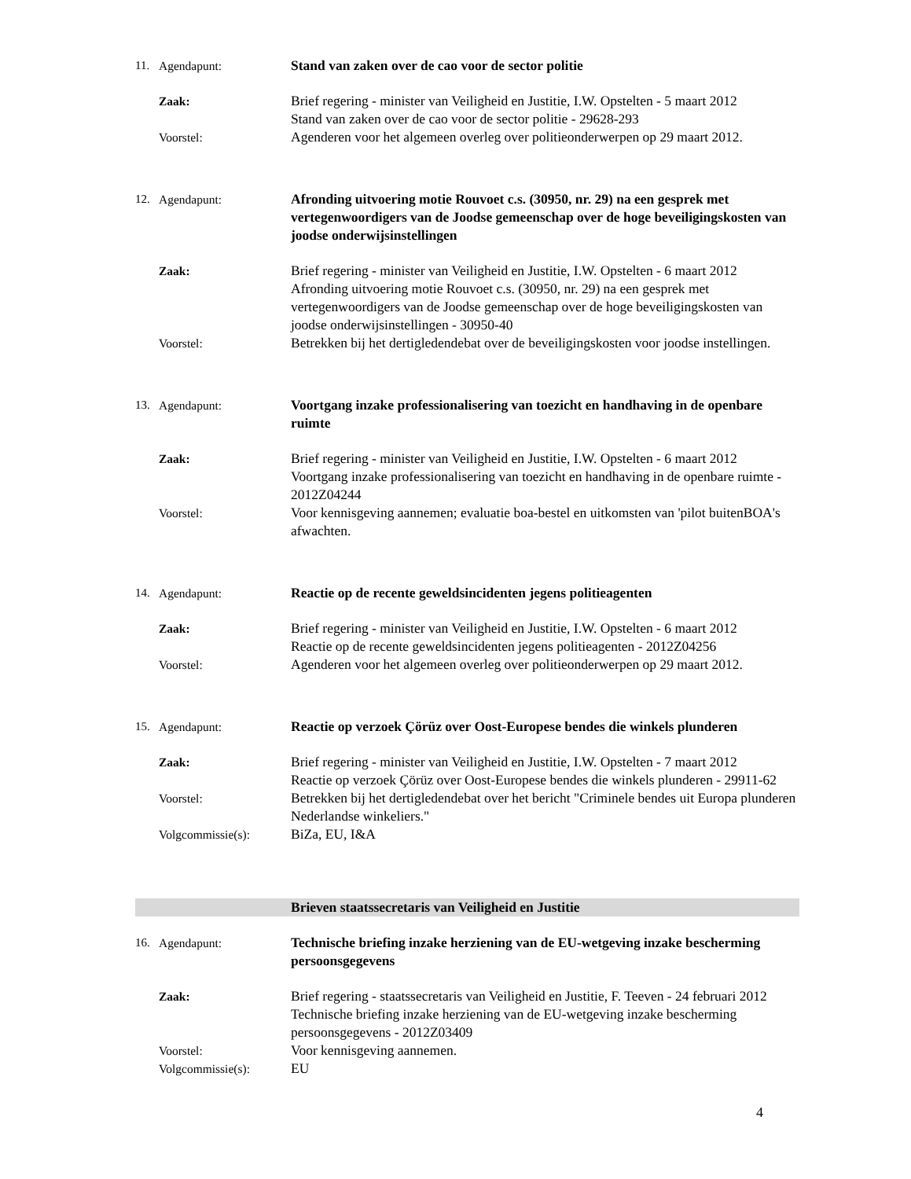| 11. | Agendapunt: | Stand van zaken over de cao voor de sector politie |
| | Zaak: | Brief regering - minister van Veiligheid en Justitie, I.W. Opstelten - 5 maart 2012 Stand van zaken over de cao voor de sector politie - 29628-293 |
| | Voorstel: | Agenderen voor het algemeen overleg over politieonderwerpen op 29 maart 2012. |
| 12. | Agendapunt: | Afronding uitvoering motie Rouvoet c.s. (30950, nr. 29) na een gesprek met vertegenwoordigers van de Joodse gemeenschap over de hoge beveiligingskosten van joodse onderwijsinstellingen |
| | Zaak: | Brief regering - minister van Veiligheid en Justitie, I.W. Opstelten - 6 maart 2012 Afronding uitvoering motie Rouvoet c.s. (30950, nr. 29) na een gesprek met vertegenwoordigers van de Joodse gemeenschap over de hoge beveiligingskosten van joodse onderwijsinstellingen - 30950-40 |
| | Voorstel: | Betrekken bij het dertigledendebat over de beveiligingskosten voor joodse instellingen. |
| 13. | Agendapunt: | Voortgang inzake professionalisering van toezicht en handhaving in de openbare ruimte |
| | Zaak: | Brief regering - minister van Veiligheid en Justitie, I.W. Opstelten - 6 maart 2012 Voortgang inzake professionalisering van toezicht en handhaving in de openbare ruimte - 2012Z04244 |
| | Voorstel: | Voor kennisgeving aannemen; evaluatie boa-bestel en uitkomsten van 'pilot buitenBOA's afwachten. |
| 14. | Agendapunt: | Reactie op de recente geweldsincidenten jegens politieagenten |
| | Zaak: | Brief regering - minister van Veiligheid en Justitie, I.W. Opstelten - 6 maart 2012 Reactie op de recente geweldsincidenten jegens politieagenten - 2012Z04256 |
| | Voorstel: | Agenderen voor het algemeen overleg over politieonderwerpen op 29 maart 2012. |
| 15. | Agendapunt: | Reactie op verzoek Çörüz over Oost-Europese bendes die winkels plunderen |
| | Zaak: | Brief regering - minister van Veiligheid en Justitie, I.W. Opstelten - 7 maart 2012 Reactie op verzoek Çörüz over Oost-Europese bendes die winkels plunderen - 29911-62 |
| | Voorstel: | Betrekken bij het dertigledendebat over het bericht "Criminele bendes uit Europa plunderen Nederlandse winkeliers." |
| | Volgcommissie(s): | BiZa, EU, I&A |
| | | Brieven staatssecretaris van Veiligheid en Justitie |
| 16. | Agendapunt: | Technische briefing inzake herziening van de EU-wetgeving inzake bescherming persoonsgegevens |
| | Zaak: | Brief regering - staatssecretaris van Veiligheid en Justitie, F. Teeven - 24 februari 2012 Technische briefing inzake herziening van de EU-wetgeving inzake bescherming persoonsgegevens - 2012Z03409 |
| | Voorstel: | Voor kennisgeving aannemen. |
| | Volgcommissie(s): | EU |
4